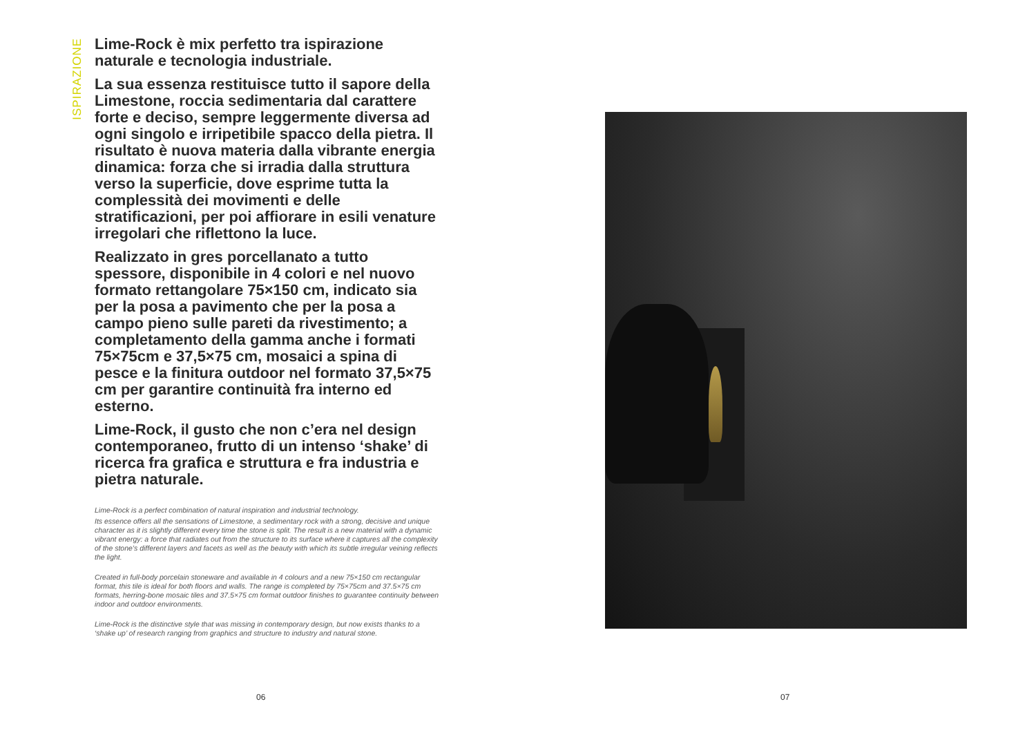ISPIRAZIONE
Lime-Rock è mix perfetto tra ispirazione naturale e tecnologia industriale.
La sua essenza restituisce tutto il sapore della Limestone, roccia sedimentaria dal carattere forte e deciso, sempre leggermente diversa ad ogni singolo e irripetibile spacco della pietra. Il risultato è nuova materia dalla vibrante energia dinamica: forza che si irradia dalla struttura verso la superficie, dove esprime tutta la complessità dei movimenti e delle stratificazioni, per poi affiorare in esili venature irregolari che riflettono la luce.
Realizzato in gres porcellanato a tutto spessore, disponibile in 4 colori e nel nuovo formato rettangolare 75×150 cm, indicato sia per la posa a pavimento che per la posa a campo pieno sulle pareti da rivestimento; a completamento della gamma anche i formati 75×75cm e 37,5×75 cm, mosaici a spina di pesce e la finitura outdoor nel formato 37,5×75 cm per garantire continuità fra interno ed esterno.
Lime-Rock, il gusto che non c’era nel design contemporaneo, frutto di un intenso ‘shake’ di ricerca fra grafica e struttura e fra industria e pietra naturale.
Lime-Rock is a perfect combination of natural inspiration and industrial technology.
Its essence offers all the sensations of Limestone, a sedimentary rock with a strong, decisive and unique character as it is slightly different every time the stone is split. The result is a new material with a dynamic vibrant energy: a force that radiates out from the structure to its surface where it captures all the complexity of the stone’s different layers and facets as well as the beauty with which its subtle irregular veining reflects the light.
Created in full-body porcelain stoneware and available in 4 colours and a new 75×150 cm rectangular format, this tile is ideal for both floors and walls. The range is completed by 75×75cm and 37.5×75 cm formats, herring-bone mosaic tiles and 37.5×75 cm format outdoor finishes to guarantee continuity between indoor and outdoor environments.
Lime-Rock is the distinctive style that was missing in contemporary design, but now exists thanks to a ‘shake up’ of research ranging from graphics and structure to industry and natural stone.
06
07